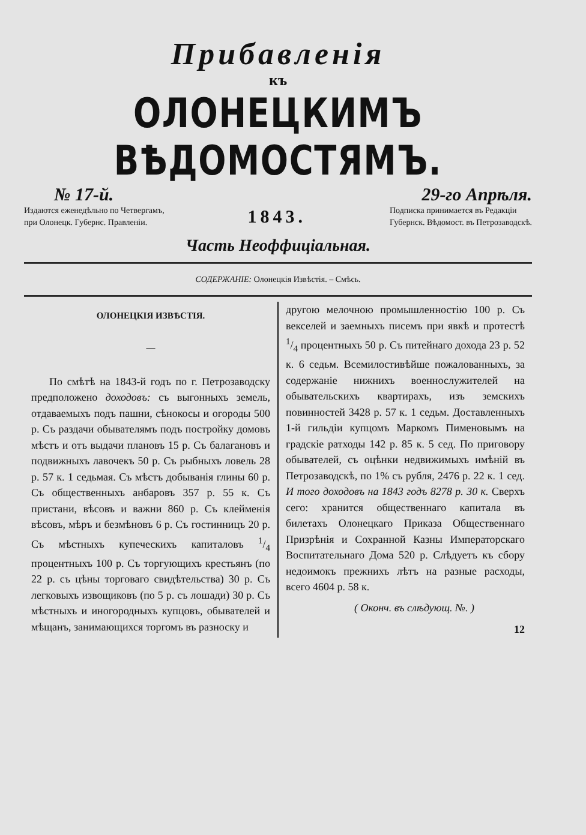Прибавленія
къ
ОЛОНЕЦКИМЪ ВѢДОМОСТЯМЪ.
№ 17-й. 29-го Апрѣля.
Издаются еженедѣльно по Четвергамъ,
при Олонецк. Губернс. Правленіи.
1843.
Подписка принимается въ Редакціи
Губернск. Вѣдомост. въ Петрозаводскѣ.
Часть Неоффиціальная.
СОДЕРЖАНІЕ: Олонецкія Извѣстія. – Смѣсь.
ОЛОНЕЦКІЯ ИЗВѢСТІЯ.
—
По смѣтѣ на 1843-й годъ по г. Петрозаводску предположено доходовъ: съ выгонныхъ земель, отдаваемыхъ подъ пашни, сѣнокосы и огороды 500 р. Съ раздачи обывателямъ подъ постройку домовъ мѣстъ и отъ выдачи плановъ 15 р. Съ балагановъ и подвижныхъ лавочекъ 50 р. Съ рыбныхъ ловель 28 р. 57 к. 1 седьмая. Съ мѣстъ добыванія глины 60 р. Съ общественныхъ анбаровъ 357 р. 55 к. Съ пристани, вѣсовъ и важни 860 р. Съ клейменія вѣсовъ, мѣръ и безмѣновъ 6 р. Съ гостинницъ 20 р. Съ мѣстныхъ купеческихъ капиталовъ 1/4 процентныхъ 100 р. Съ торгующихъ крестьянъ (по 22 р. съ цѣны торговаго свидѣтельства) 30 р. Съ легковыхъ извощиковъ (по 5 р. съ лошади) 30 р. Съ мѣстныхъ и иногородныхъ купцовъ, обывателей и мѣщанъ, занимающихся торгомъ въ разноску и
другою мелочною промышленностію 100 р. Съ векселей и заемныхъ писемъ при явкѣ и протестѣ 1/4 процентныхъ 50 р. Съ питейнаго дохода 23 р. 52 к. 6 седьм. Всемилостивѣйше пожалованныхъ, за содержаніе нижнихъ военнослужителей на обывательскихъ квартирахъ, изъ земскихъ повинностей 3428 р. 57 к. 1 седьм. Доставленныхъ 1-й гильдіи купцомъ Маркомъ Пименовымъ на градскіе ратходы 142 р. 85 к. 5 сед. По приговору обывателей, съ оцѣнки недвижимыхъ имѣній въ Петрозаводскѣ, по 1% съ рубля, 2476 р. 22 к. 1 сед. И того доходовъ на 1843 годъ 8278 р. 30 к. Сверхъ сего: хранится общественнаго капитала въ билетахъ Олонецкаго Приказа Общественнаго Призрѣнія и Сохранной Казны Императорскаго Воспитательнаго Дома 520 р. Слѣдуетъ къ сбору недоимокъ прежнихъ лѣтъ на разные расходы, всего 4604 р. 58 к.
( Оконч. въ слѣдующ. №. )
12